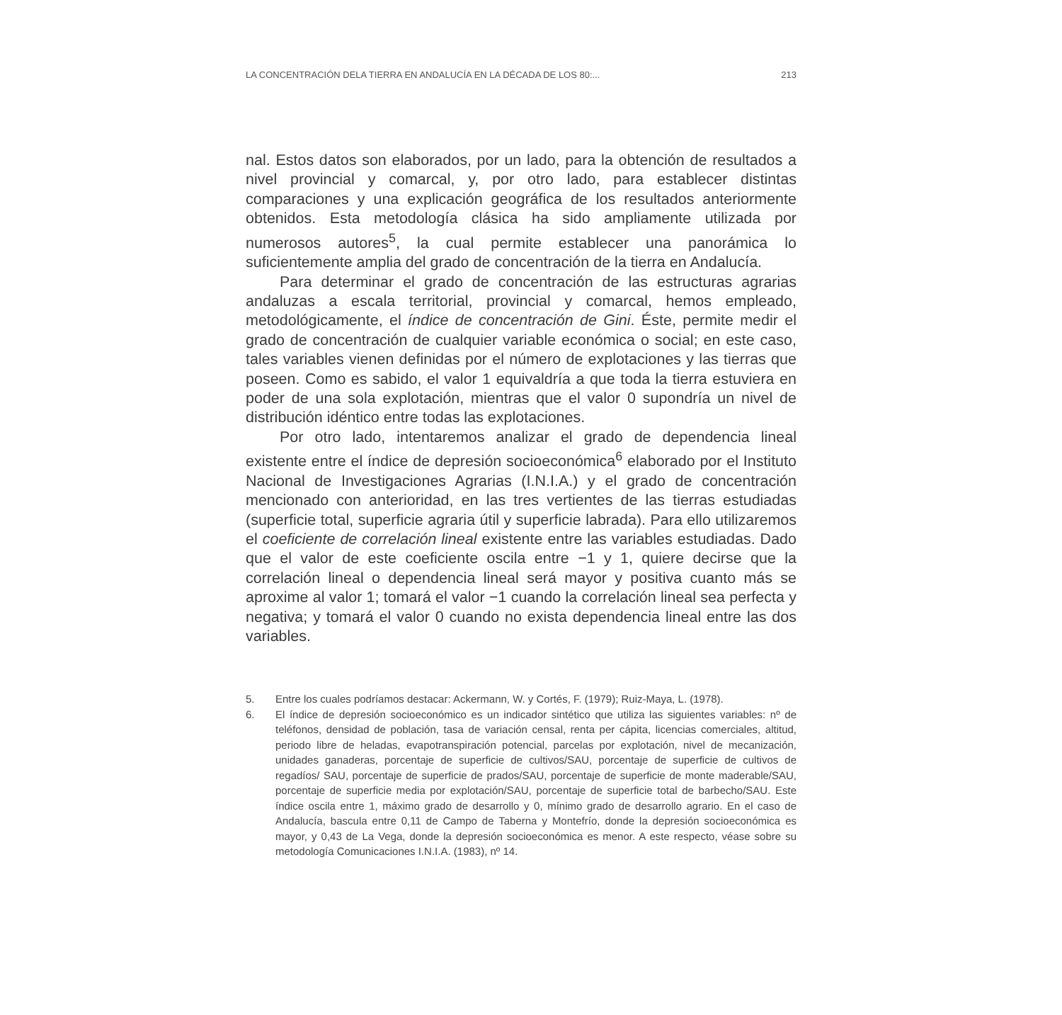LA CONCENTRACIÓN DELA TIERRA EN ANDALUCÍA EN LA DÉCADA DE LOS 80:... 213
nal. Estos datos son elaborados, por un lado, para la obtención de resultados a nivel provincial y comarcal, y, por otro lado, para establecer distintas comparaciones y una explicación geográfica de los resultados anteriormente obtenidos. Esta metodología clásica ha sido ampliamente utilizada por numerosos autores<sup>5</sup>, la cual permite establecer una panorámica lo suficientemente amplia del grado de concentración de la tierra en Andalucía.
Para determinar el grado de concentración de las estructuras agrarias andaluzas a escala territorial, provincial y comarcal, hemos empleado, metodológicamente, el índice de concentración de Gini. Éste, permite medir el grado de concentración de cualquier variable económica o social; en este caso, tales variables vienen definidas por el número de explotaciones y las tierras que poseen. Como es sabido, el valor 1 equivaldría a que toda la tierra estuviera en poder de una sola explotación, mientras que el valor 0 supondría un nivel de distribución idéntico entre todas las explotaciones.
Por otro lado, intentaremos analizar el grado de dependencia lineal existente entre el índice de depresión socioeconómica<sup>6</sup> elaborado por el Instituto Nacional de Investigaciones Agrarias (I.N.I.A.) y el grado de concentración mencionado con anterioridad, en las tres vertientes de las tierras estudiadas (superficie total, superficie agraria útil y superficie labrada). Para ello utilizaremos el coeficiente de correlación lineal existente entre las variables estudiadas. Dado que el valor de este coeficiente oscila entre −1 y 1, quiere decirse que la correlación lineal o dependencia lineal será mayor y positiva cuanto más se aproxime al valor 1; tomará el valor −1 cuando la correlación lineal sea perfecta y negativa; y tomará el valor 0 cuando no exista dependencia lineal entre las dos variables.
5. Entre los cuales podríamos destacar: Ackermann, W. y Cortés, F. (1979); Ruiz-Maya, L. (1978).
6. El índice de depresión socioeconómico es un indicador sintético que utiliza las siguientes variables: nº de teléfonos, densidad de población, tasa de variación censal, renta per cápita, licencias comerciales, altitud, periodo libre de heladas, evapotranspiración potencial, parcelas por explotación, nivel de mecanización, unidades ganaderas, porcentaje de superficie de cultivos/SAU, porcentaje de superficie de cultivos de regadíos/ SAU, porcentaje de superficie de prados/SAU, porcentaje de superficie de monte maderable/SAU, porcentaje de superficie media por explotación/SAU, porcentaje de superficie total de barbecho/SAU. Este índice oscila entre 1, máximo grado de desarrollo y 0, mínimo grado de desarrollo agrario. En el caso de Andalucía, bascula entre 0,11 de Campo de Taberna y Montefrío, donde la depresión socioeconómica es mayor, y 0,43 de La Vega, donde la depresión socioeconómica es menor. A este respecto, véase sobre su metodología Comunicaciones I.N.I.A. (1983), nº 14.